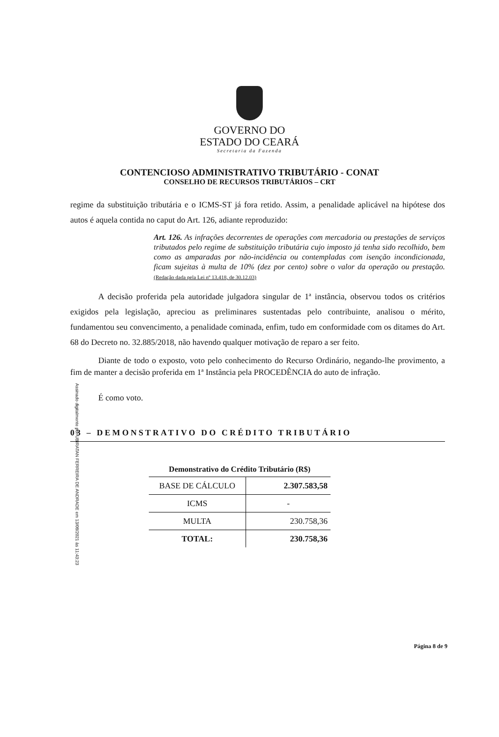GOVERNO DO
ESTADO DO CEARÁ
Secretaria da Fazenda
CONTENCIOSO ADMINISTRATIVO TRIBUTÁRIO - CONAT
CONSELHO DE RECURSOS TRIBUTÁRIOS – CRT
regime da substituição tributária e o ICMS-ST já fora retido. Assim, a penalidade aplicável na hipótese dos autos é aquela contida no caput do Art. 126, adiante reproduzido:
Art. 126. As infrações decorrentes de operações com mercadoria ou prestações de serviços tributados pelo regime de substituição tributária cujo imposto já tenha sido recolhido, bem como as amparadas por não-incidência ou contempladas com isenção incondicionada, ficam sujeitas à multa de 10% (dez por cento) sobre o valor da operação ou prestação. (Redação dada pela Lei nº 13.418, de 30.12.03)
A decisão proferida pela autoridade julgadora singular de 1ª instância, observou todos os critérios exigidos pela legislação, apreciou as preliminares sustentadas pelo contribuinte, analisou o mérito, fundamentou seu convencimento, a penalidade cominada, enfim, tudo em conformidade com os ditames do Art. 68 do Decreto no. 32.885/2018, não havendo qualquer motivação de reparo a ser feito.
Diante de todo o exposto, voto pelo conhecimento do Recurso Ordinário, negando-lhe provimento, a fim de manter a decisão proferida em 1ª Instância pela PROCEDÊNCIA do auto de infração.
É como voto.
03 – DEMONSTRATIVO DO CRÉDITO TRIBUTÁRIO
Demonstrativo do Crédito Tributário (R$)
| BASE DE CÁLCULO | 2.307.583,58 |
| ICMS | - |
| MULTA | 230.758,36 |
| TOTAL: | 230.758,36 |
Assinado digitalmente por UBIRATAN FERREIRA DE ANDRADE em 13/08/2021 às 11:43:23
Página 8 de 9